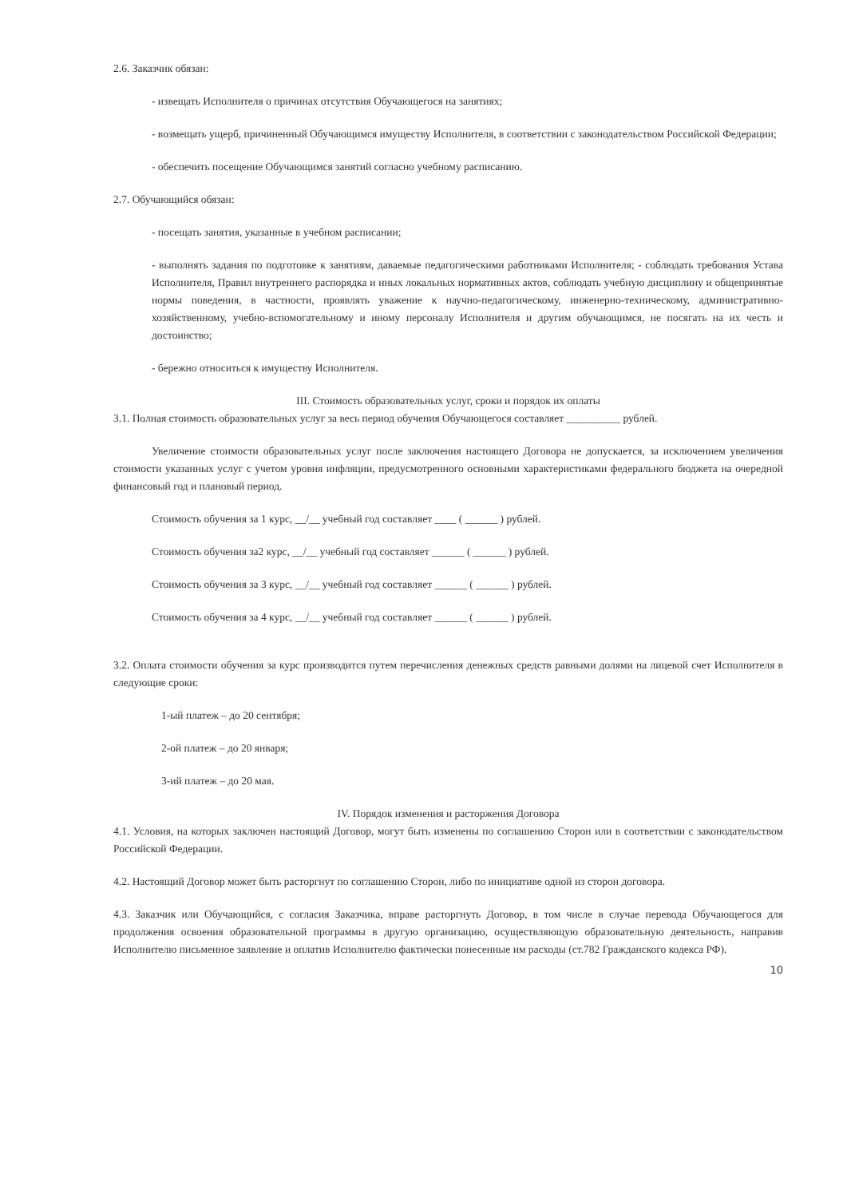2.6. Заказчик обязан:
- извещать Исполнителя о причинах отсутствия Обучающегося на занятиях;
- возмещать ущерб, причиненный Обучающимся имуществу Исполнителя, в соответствии с законодательством Российской Федерации;
- обеспечить посещение Обучающимся занятий согласно учебному расписанию.
2.7. Обучающийся обязан:
- посещать занятия, указанные в учебном расписании;
- выполнять задания по подготовке к занятиям, даваемые педагогическими работниками Исполнителя; - соблюдать требования Устава Исполнителя, Правил внутреннего распорядка и иных локальных нормативных актов, соблюдать учебную дисциплину и общепринятые нормы поведения, в частности, проявлять уважение к научно-педагогическому, инженерно-техническому, административно-хозяйственному, учебно-вспомогательному и иному персоналу Исполнителя и другим обучающимся, не посягать на их честь и достоинство;
- бережно относиться к имуществу Исполнителя.
III. Стоимость образовательных услуг, сроки и порядок их оплаты
3.1. Полная стоимость образовательных услуг за весь период обучения Обучающегося составляет __________ рублей.
Увеличение стоимости образовательных услуг после заключения настоящего Договора не допускается, за исключением увеличения стоимости указанных услуг с учетом уровня инфляции, предусмотренного основными характеристиками федерального бюджета на очередной финансовый год и плановый период.
Стоимость обучения за 1 курс, __/__ учебный год составляет ____ ( ______ ) рублей.
Стоимость обучения за2 курс, __/__ учебный год составляет ______ ( ______ ) рублей.
Стоимость обучения за 3 курс, __/__ учебный год составляет ______ ( ______ ) рублей.
Стоимость обучения за 4 курс, __/__ учебный год составляет ______ ( ______ ) рублей.
3.2. Оплата стоимости обучения за курс производится путем перечисления денежных средств равными долями на лицевой счет Исполнителя в следующие сроки:
1-ый платеж – до 20 сентября;
2-ой платеж – до 20 января;
3-ий платеж – до 20 мая.
IV. Порядок изменения и расторжения Договора
4.1. Условия, на которых заключен настоящий Договор, могут быть изменены по соглашению Сторон или в соответствии с законодательством Российской Федерации.
4.2. Настоящий Договор может быть расторгнут по соглашению Сторон, либо по инициативе одной из сторон договора.
4.3. Заказчик или Обучающийся, с согласия Заказчика, вправе расторгнуть Договор, в том числе в случае перевода Обучающегося для продолжения освоения образовательной программы в другую организацию, осуществляющую образовательную деятельность, направив Исполнителю письменное заявление и оплатив Исполнителю фактически понесенные им расходы (ст.782 Гражданского кодекса РФ).
10